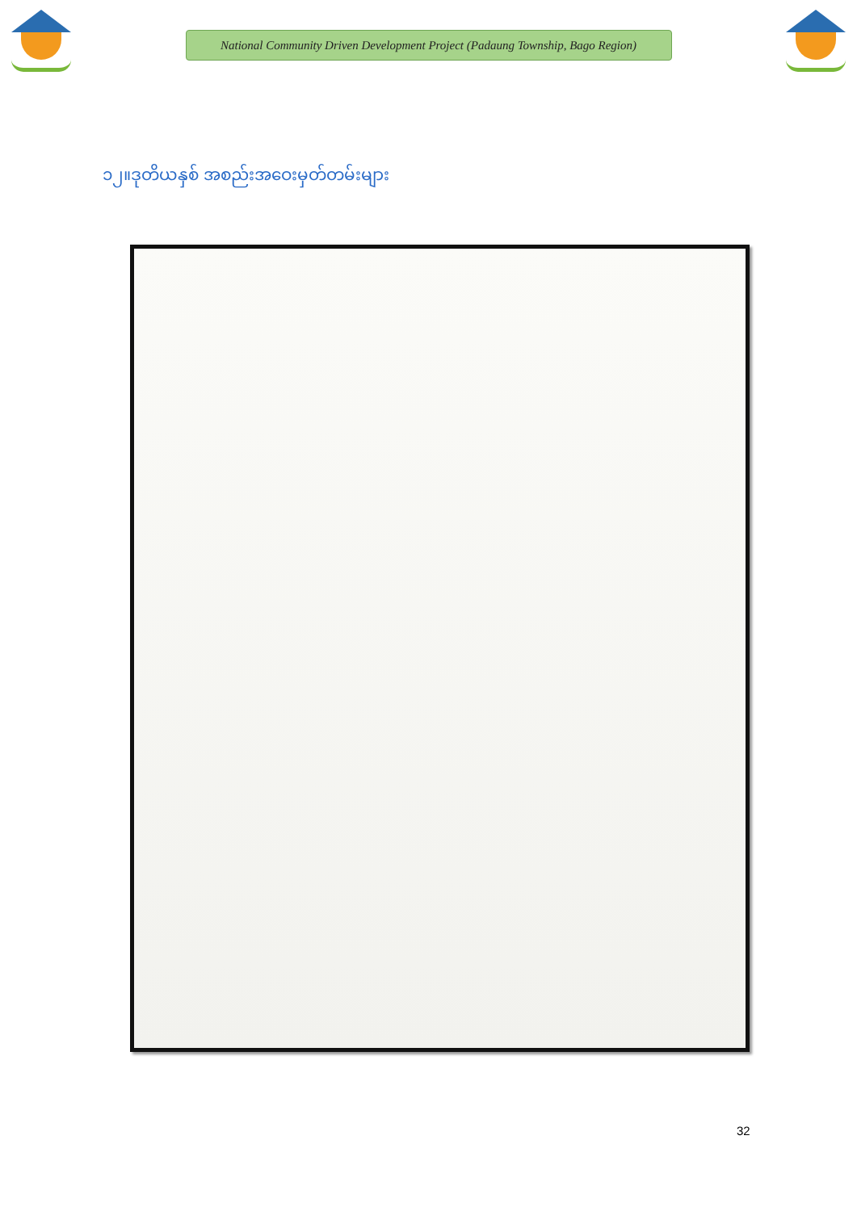National Community Driven Development Project (Padaung Township, Bago Region)
၁၂။ဒုတိယနှစ် အစည်းအဝေးမှတ်တမ်းများ
32